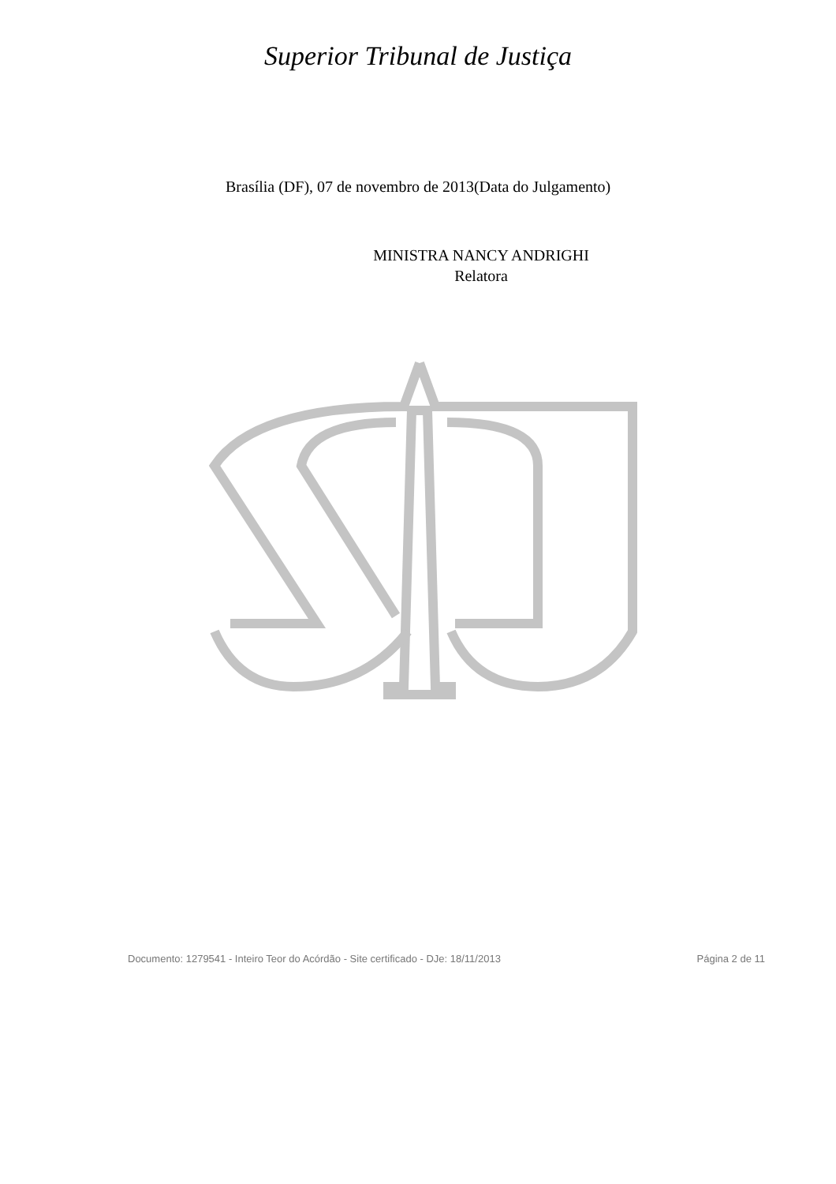Superior Tribunal de Justiça
Brasília (DF), 07 de novembro de 2013(Data do Julgamento)
MINISTRA NANCY ANDRIGHI
Relatora
Documento: 1279541 - Inteiro Teor do Acórdão - Site certificado - DJe: 18/11/2013 Página 2 de 11